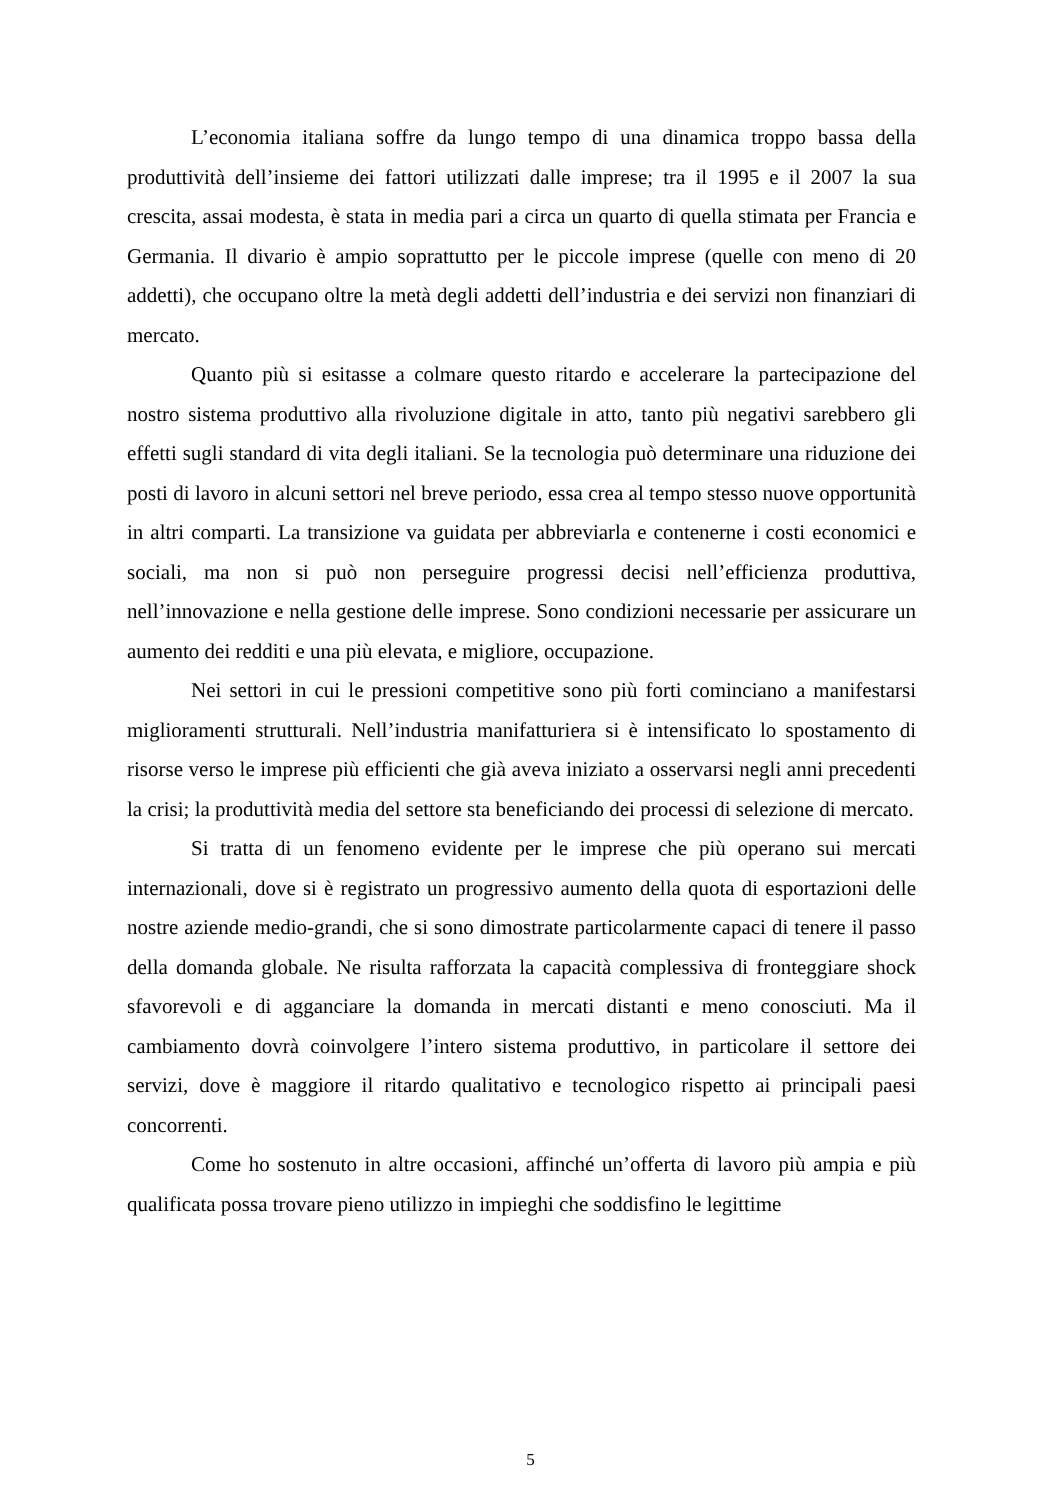L’economia italiana soffre da lungo tempo di una dinamica troppo bassa della produttività dell’insieme dei fattori utilizzati dalle imprese; tra il 1995 e il 2007 la sua crescita, assai modesta, è stata in media pari a circa un quarto di quella stimata per Francia e Germania. Il divario è ampio soprattutto per le piccole imprese (quelle con meno di 20 addetti), che occupano oltre la metà degli addetti dell’industria e dei servizi non finanziari di mercato.
Quanto più si esitasse a colmare questo ritardo e accelerare la partecipazione del nostro sistema produttivo alla rivoluzione digitale in atto, tanto più negativi sarebbero gli effetti sugli standard di vita degli italiani. Se la tecnologia può determinare una riduzione dei posti di lavoro in alcuni settori nel breve periodo, essa crea al tempo stesso nuove opportunità in altri comparti. La transizione va guidata per abbreviarla e contenerne i costi economici e sociali, ma non si può non perseguire progressi decisi nell’efficienza produttiva, nell’innovazione e nella gestione delle imprese. Sono condizioni necessarie per assicurare un aumento dei redditi e una più elevata, e migliore, occupazione.
Nei settori in cui le pressioni competitive sono più forti cominciano a manifestarsi miglioramenti strutturali. Nell’industria manifatturiera si è intensificato lo spostamento di risorse verso le imprese più efficienti che già aveva iniziato a osservarsi negli anni precedenti la crisi; la produttività media del settore sta beneficiando dei processi di selezione di mercato.
Si tratta di un fenomeno evidente per le imprese che più operano sui mercati internazionali, dove si è registrato un progressivo aumento della quota di esportazioni delle nostre aziende medio-grandi, che si sono dimostrate particolarmente capaci di tenere il passo della domanda globale. Ne risulta rafforzata la capacità complessiva di fronteggiare shock sfavorevoli e di agganciare la domanda in mercati distanti e meno conosciuti. Ma il cambiamento dovrà coinvolgere l’intero sistema produttivo, in particolare il settore dei servizi, dove è maggiore il ritardo qualitativo e tecnologico rispetto ai principali paesi concorrenti.
Come ho sostenuto in altre occasioni, affinché un’offerta di lavoro più ampia e più qualificata possa trovare pieno utilizzo in impieghi che soddisfino le legittime
5